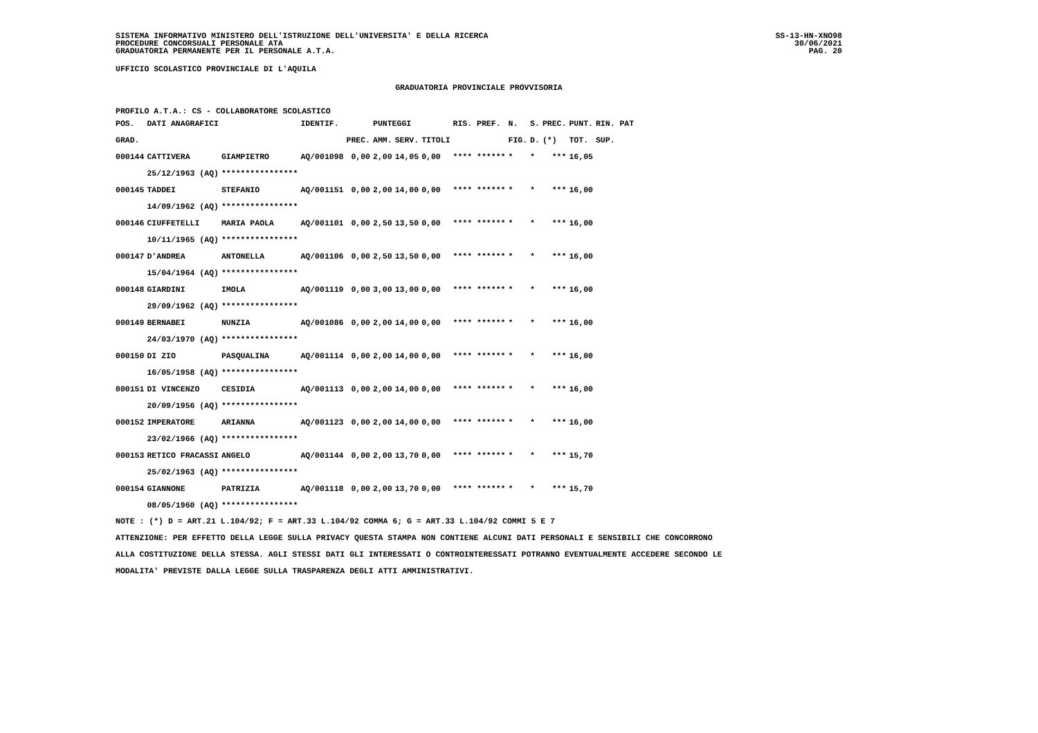SISTEMA INFORMATIVO MINISTERO DELL'ISTRUZIONE DELL'UNIVERSITA' E DELLA RICERCA
PROCEDURE CONCORSUALI PERSONALE ATA
GRADUATORIA PERMANENTE PER IL PERSONALE A.T.A.
SS-13-HN-XNO98
30/06/2021
PAG. 20
UFFICIO SCOLASTICO PROVINCIALE DI L'AQUILA
GRADUATORIA PROVINCIALE PROVVISORIA
PROFILO A.T.A.: CS - COLLABORATORE SCOLASTICO
| POS. | DATI ANAGRAFICI | | IDENTIF. | | PUNTEGGI | | | RIS. PREF. | N. | S. | PREC. | PUNT. | RIN. PAT |
| --- | --- | --- | --- | --- | --- | --- | --- | --- | --- | --- | --- | --- | --- |
| GRAD. | | | | PREC. | AMM. | SERV. | TITOLI | | FIG. | D. | (*) | TOT. | SUP. |
| 000144 | CATTIVERA | GIAMPIETRO | AQ/001098 | 0,00 | 2,00 | 14,05 | 0,00 | **** ****** | * | * | *** | 16,05 | |
| | 25/12/1963 (AQ) | **************** | | | | | | | | | | | |
| 000145 | TADDEI | STEFANIO | AQ/001151 | 0,00 | 2,00 | 14,00 | 0,00 | **** ****** | * | * | *** | 16,00 | |
| | 14/09/1962 (AQ) | **************** | | | | | | | | | | | |
| 000146 | CIUFFETELLI | MARIA PAOLA | AQ/001101 | 0,00 | 2,50 | 13,50 | 0,00 | **** ****** | * | * | *** | 16,00 | |
| | 10/11/1965 (AQ) | **************** | | | | | | | | | | | |
| 000147 | D'ANDREA | ANTONELLA | AQ/001106 | 0,00 | 2,50 | 13,50 | 0,00 | **** ****** | * | * | *** | 16,00 | |
| | 15/04/1964 (AQ) | **************** | | | | | | | | | | | |
| 000148 | GIARDINI | IMOLA | AQ/001119 | 0,00 | 3,00 | 13,00 | 0,00 | **** ****** | * | * | *** | 16,00 | |
| | 29/09/1962 (AQ) | **************** | | | | | | | | | | | |
| 000149 | BERNABEI | NUNZIA | AQ/001086 | 0,00 | 2,00 | 14,00 | 0,00 | **** ****** | * | * | *** | 16,00 | |
| | 24/03/1970 (AQ) | **************** | | | | | | | | | | | |
| 000150 | DI ZIO | PASQUALINA | AQ/001114 | 0,00 | 2,00 | 14,00 | 0,00 | **** ****** | * | * | *** | 16,00 | |
| | 16/05/1958 (AQ) | **************** | | | | | | | | | | | |
| 000151 | DI VINCENZO | CESIDIA | AQ/001113 | 0,00 | 2,00 | 14,00 | 0,00 | **** ****** | * | * | *** | 16,00 | |
| | 20/09/1956 (AQ) | **************** | | | | | | | | | | | |
| 000152 | IMPERATORE | ARIANNA | AQ/001123 | 0,00 | 2,00 | 14,00 | 0,00 | **** ****** | * | * | *** | 16,00 | |
| | 23/02/1966 (AQ) | **************** | | | | | | | | | | | |
| 000153 | RETICO FRACASSI | ANGELO | AQ/001144 | 0,00 | 2,00 | 13,70 | 0,00 | **** ****** | * | * | *** | 15,70 | |
| | 25/02/1963 (AQ) | **************** | | | | | | | | | | | |
| 000154 | GIANNONE | PATRIZIA | AQ/001118 | 0,00 | 2,00 | 13,70 | 0,00 | **** ****** | * | * | *** | 15,70 | |
| | 08/05/1960 (AQ) | **************** | | | | | | | | | | | |
NOTE : (*) D = ART.21 L.104/92; F = ART.33 L.104/92 COMMA 6; G = ART.33 L.104/92 COMMI 5 E 7
ATTENZIONE: PER EFFETTO DELLA LEGGE SULLA PRIVACY QUESTA STAMPA NON CONTIENE ALCUNI DATI PERSONALI E SENSIBILI CHE CONCORRONO
ALLA COSTITUZIONE DELLA STESSA. AGLI STESSI DATI GLI INTERESSATI O CONTROINTERESSATI POTRANNO EVENTUALMENTE ACCEDERE SECONDO LE
MODALITA' PREVISTE DALLA LEGGE SULLA TRASPARENZA DEGLI ATTI AMMINISTRATIVI.